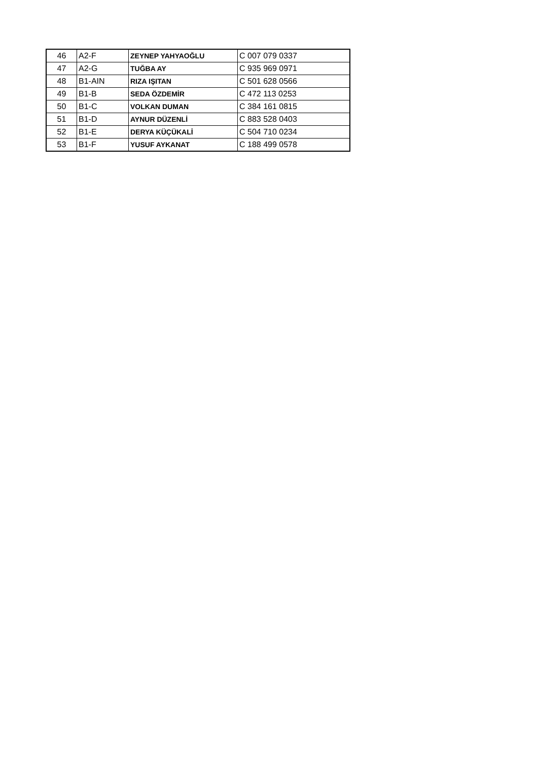| 46 | A2-F | ZEYNEP YAHYAOĞLU | C 007 079 0337 |
| 47 | A2-G | TUĞBA AY | C 935 969 0971 |
| 48 | B1-AIN | RIZA IŞITAN | C 501 628 0566 |
| 49 | B1-B | SEDA ÖZDEMİR | C 472 113 0253 |
| 50 | B1-C | VOLKAN DUMAN | C 384 161 0815 |
| 51 | B1-D | AYNUR DÜZENLİ | C 883 528 0403 |
| 52 | B1-E | DERYA KÜÇÜKALİ | C 504 710 0234 |
| 53 | B1-F | YUSUF AYKANAT | C 188 499 0578 |